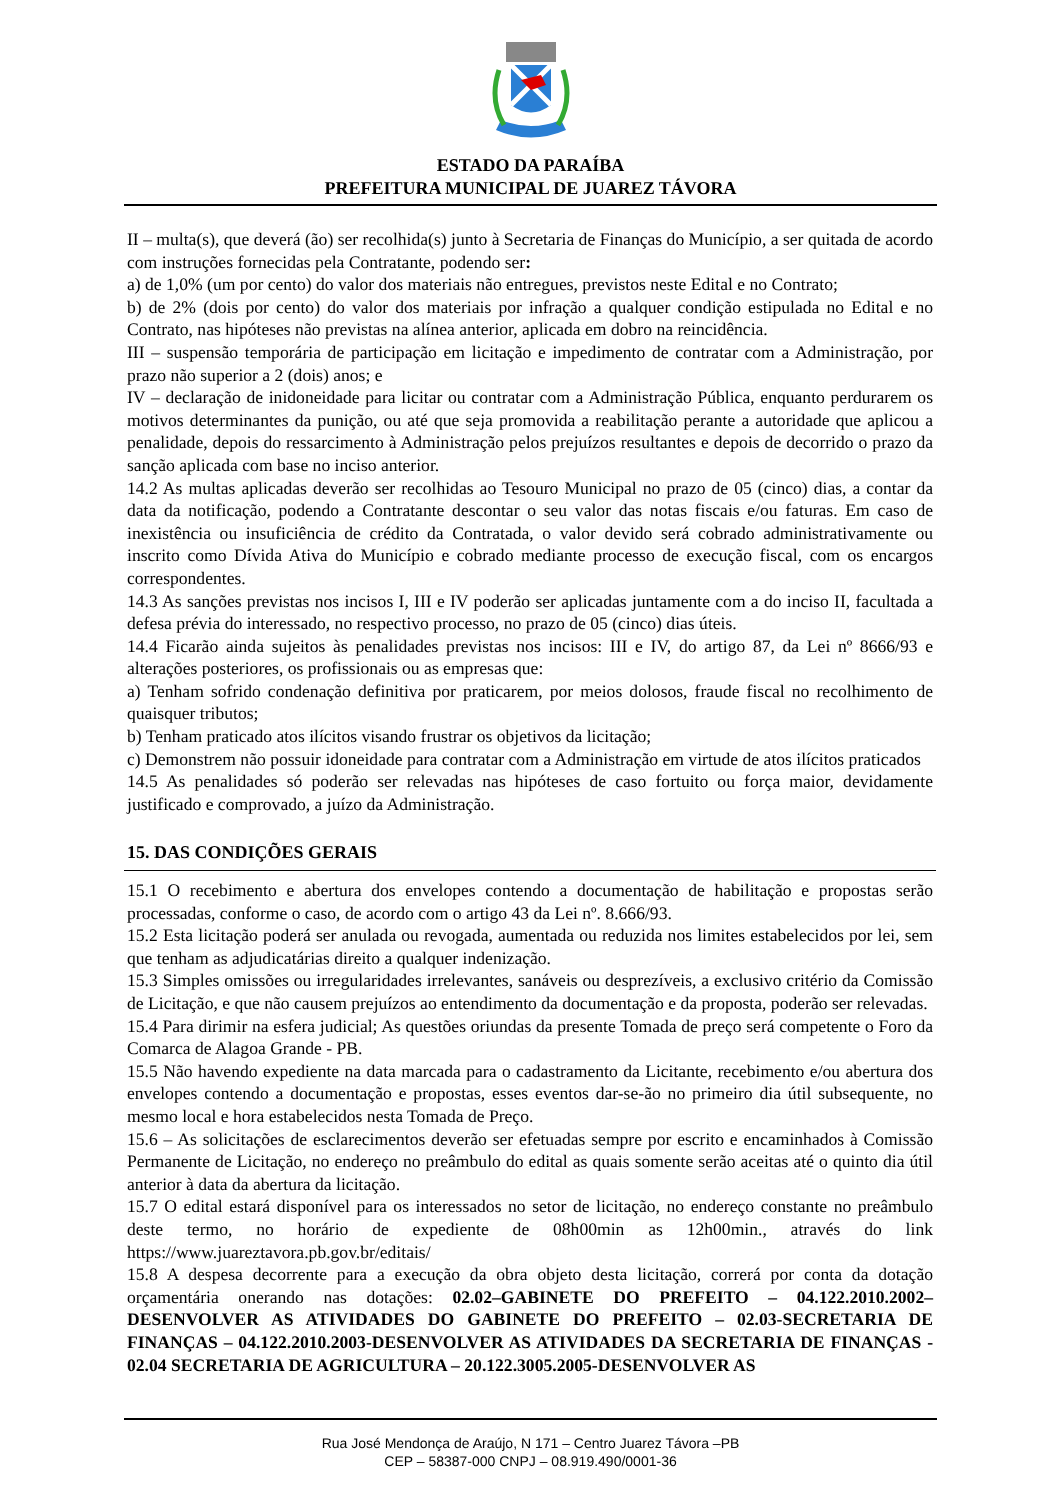ESTADO DA PARAÍBA
PREFEITURA MUNICIPAL DE JUAREZ TÁVORA
II – multa(s), que deverá (ão) ser recolhida(s) junto à Secretaria de Finanças do Município, a ser quitada de acordo com instruções fornecidas pela Contratante, podendo ser:
a) de 1,0% (um por cento) do valor dos materiais não entregues, previstos neste Edital e no Contrato;
b) de 2% (dois por cento) do valor dos materiais por infração a qualquer condição estipulada no Edital e no Contrato, nas hipóteses não previstas na alínea anterior, aplicada em dobro na reincidência.
III – suspensão temporária de participação em licitação e impedimento de contratar com a Administração, por prazo não superior a 2 (dois) anos; e
IV – declaração de inidoneidade para licitar ou contratar com a Administração Pública, enquanto perdurarem os motivos determinantes da punição, ou até que seja promovida a reabilitação perante a autoridade que aplicou a penalidade, depois do ressarcimento à Administração pelos prejuízos resultantes e depois de decorrido o prazo da sanção aplicada com base no inciso anterior.
14.2 As multas aplicadas deverão ser recolhidas ao Tesouro Municipal no prazo de 05 (cinco) dias, a contar da data da notificação, podendo a Contratante descontar o seu valor das notas fiscais e/ou faturas. Em caso de inexistência ou insuficiência de crédito da Contratada, o valor devido será cobrado administrativamente ou inscrito como Dívida Ativa do Município e cobrado mediante processo de execução fiscal, com os encargos correspondentes.
14.3 As sanções previstas nos incisos I, III e IV poderão ser aplicadas juntamente com a do inciso II, facultada a defesa prévia do interessado, no respectivo processo, no prazo de 05 (cinco) dias úteis.
14.4 Ficarão ainda sujeitos às penalidades previstas nos incisos: III e IV, do artigo 87, da Lei nº 8666/93 e alterações posteriores, os profissionais ou as empresas que:
a) Tenham sofrido condenação definitiva por praticarem, por meios dolosos, fraude fiscal no recolhimento de quaisquer tributos;
b) Tenham praticado atos ilícitos visando frustrar os objetivos da licitação;
c) Demonstrem não possuir idoneidade para contratar com a Administração em virtude de atos ilícitos praticados
14.5 As penalidades só poderão ser relevadas nas hipóteses de caso fortuito ou força maior, devidamente justificado e comprovado, a juízo da Administração.
15. DAS CONDIÇÕES GERAIS
15.1 O recebimento e abertura dos envelopes contendo a documentação de habilitação e propostas serão processadas, conforme o caso, de acordo com o artigo 43 da Lei nº. 8.666/93.
15.2 Esta licitação poderá ser anulada ou revogada, aumentada ou reduzida nos limites estabelecidos por lei, sem que tenham as adjudicatárias direito a qualquer indenização.
15.3 Simples omissões ou irregularidades irrelevantes, sanáveis ou desprezíveis, a exclusivo critério da Comissão de Licitação, e que não causem prejuízos ao entendimento da documentação e da proposta, poderão ser relevadas.
15.4 Para dirimir na esfera judicial; As questões oriundas da presente Tomada de preço será competente o Foro da Comarca de Alagoa Grande - PB.
15.5 Não havendo expediente na data marcada para o cadastramento da Licitante, recebimento e/ou abertura dos envelopes contendo a documentação e propostas, esses eventos dar-se-ão no primeiro dia útil subsequente, no mesmo local e hora estabelecidos nesta Tomada de Preço.
15.6 – As solicitações de esclarecimentos deverão ser efetuadas sempre por escrito e encaminhados à Comissão Permanente de Licitação, no endereço no preâmbulo do edital as quais somente serão aceitas até o quinto dia útil anterior à data da abertura da licitação.
15.7 O edital estará disponível para os interessados no setor de licitação, no endereço constante no preâmbulo deste termo, no horário de expediente de 08h00min as 12h00min., através do link https://www.juareztavora.pb.gov.br/editais/
15.8 A despesa decorrente para a execução da obra objeto desta licitação, correrá por conta da dotação orçamentária onerando nas dotações: 02.02–GABINETE DO PREFEITO – 04.122.2010.2002– DESENVOLVER AS ATIVIDADES DO GABINETE DO PREFEITO – 02.03-SECRETARIA DE FINANÇAS – 04.122.2010.2003-DESENVOLVER AS ATIVIDADES DA SECRETARIA DE FINANÇAS - 02.04 SECRETARIA DE AGRICULTURA – 20.122.3005.2005-DESENVOLVER AS
Rua José Mendonça de Araújo, N 171 – Centro Juarez Távora –PB
CEP – 58387-000 CNPJ – 08.919.490/0001-36